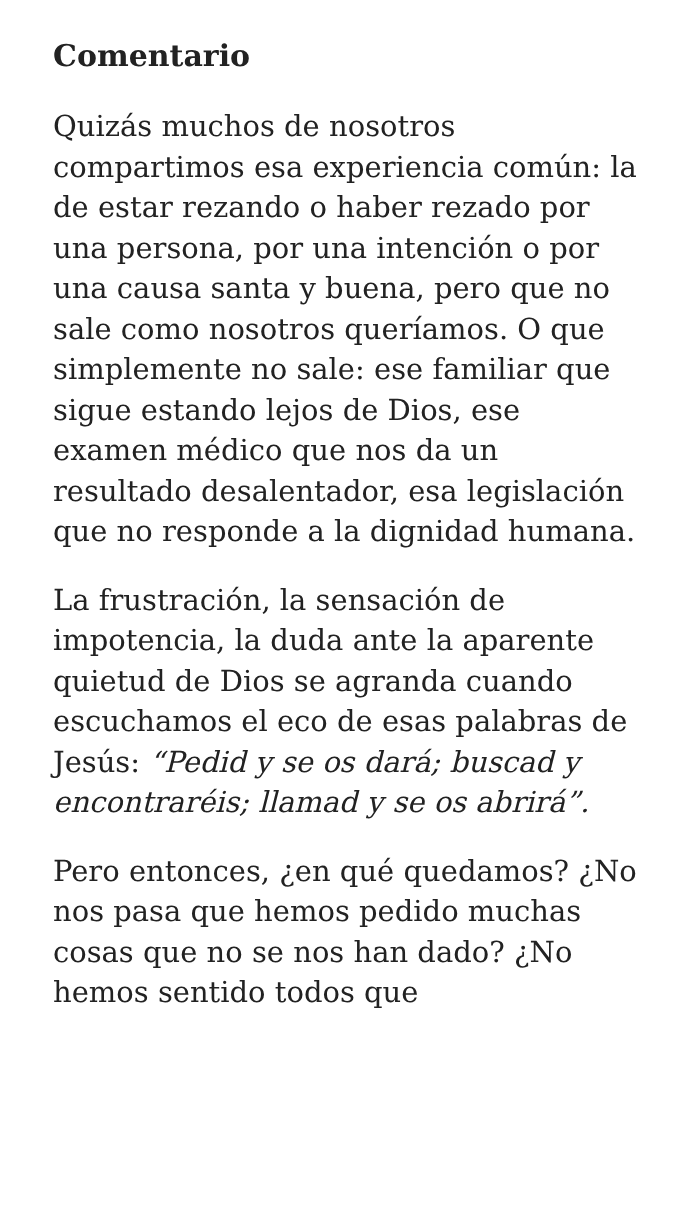Comentario
Quizás muchos de nosotros compartimos esa experiencia común: la de estar rezando o haber rezado por una persona, por una intención o por una causa santa y buena, pero que no sale como nosotros queríamos. O que simplemente no sale: ese familiar que sigue estando lejos de Dios, ese examen médico que nos da un resultado desalentador, esa legislación que no responde a la dignidad humana.
La frustración, la sensación de impotencia, la duda ante la aparente quietud de Dios se agranda cuando escuchamos el eco de esas palabras de Jesús: “Pedid y se os dará; buscad y encontraréis; llamad y se os abrirá”.
Pero entonces, ¿en qué quedamos? ¿No nos pasa que hemos pedido muchas cosas que no se nos han dado? ¿No hemos sentido todos que